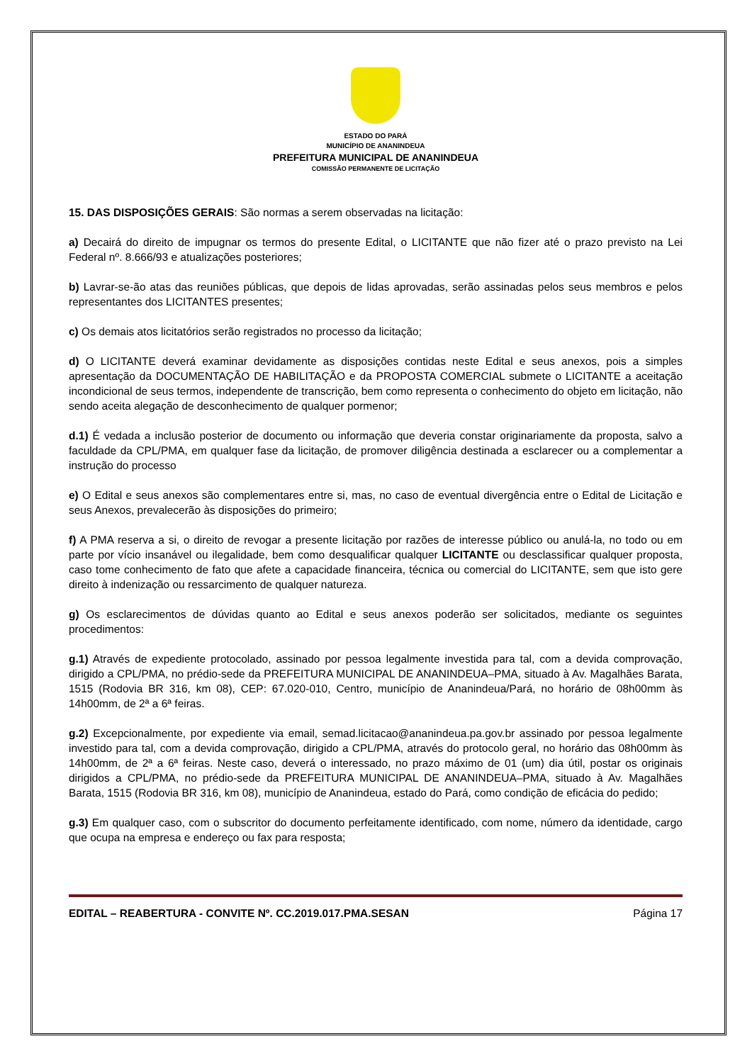ESTADO DO PARÁ
MUNICÍPIO DE ANANINDEUA
PREFEITURA MUNICIPAL DE ANANINDEUA
COMISSÃO PERMANENTE DE LICITAÇÃO
15. DAS DISPOSIÇÕES GERAIS: São normas a serem observadas na licitação:
a) Decairá do direito de impugnar os termos do presente Edital, o LICITANTE que não fizer até o prazo previsto na Lei Federal nº. 8.666/93 e atualizações posteriores;
b) Lavrar-se-ão atas das reuniões públicas, que depois de lidas aprovadas, serão assinadas pelos seus membros e pelos representantes dos LICITANTES presentes;
c) Os demais atos licitatórios serão registrados no processo da licitação;
d) O LICITANTE deverá examinar devidamente as disposições contidas neste Edital e seus anexos, pois a simples apresentação da DOCUMENTAÇÃO DE HABILITAÇÃO e da PROPOSTA COMERCIAL submete o LICITANTE a aceitação incondicional de seus termos, independente de transcrição, bem como representa o conhecimento do objeto em licitação, não sendo aceita alegação de desconhecimento de qualquer pormenor;
d.1) É vedada a inclusão posterior de documento ou informação que deveria constar originariamente da proposta, salvo a faculdade da CPL/PMA, em qualquer fase da licitação, de promover diligência destinada a esclarecer ou a complementar a instrução do processo
e) O Edital e seus anexos são complementares entre si, mas, no caso de eventual divergência entre o Edital de Licitação e seus Anexos, prevalecerão às disposições do primeiro;
f) A PMA reserva a si, o direito de revogar a presente licitação por razões de interesse público ou anulá-la, no todo ou em parte por vício insanável ou ilegalidade, bem como desqualificar qualquer LICITANTE ou desclassificar qualquer proposta, caso tome conhecimento de fato que afete a capacidade financeira, técnica ou comercial do LICITANTE, sem que isto gere direito à indenização ou ressarcimento de qualquer natureza.
g) Os esclarecimentos de dúvidas quanto ao Edital e seus anexos poderão ser solicitados, mediante os seguintes procedimentos:
g.1) Através de expediente protocolado, assinado por pessoa legalmente investida para tal, com a devida comprovação, dirigido a CPL/PMA, no prédio-sede da PREFEITURA MUNICIPAL DE ANANINDEUA–PMA, situado à Av. Magalhães Barata, 1515 (Rodovia BR 316, km 08), CEP: 67.020-010, Centro, município de Ananindeua/Pará, no horário de 08h00mm às 14h00mm, de 2ª a 6ª feiras.
g.2) Excepcionalmente, por expediente via email, semad.licitacao@ananindeua.pa.gov.br assinado por pessoa legalmente investido para tal, com a devida comprovação, dirigido a CPL/PMA, através do protocolo geral, no horário das 08h00mm às 14h00mm, de 2ª a 6ª feiras. Neste caso, deverá o interessado, no prazo máximo de 01 (um) dia útil, postar os originais dirigidos a CPL/PMA, no prédio-sede da PREFEITURA MUNICIPAL DE ANANINDEUA–PMA, situado à Av. Magalhães Barata, 1515 (Rodovia BR 316, km 08), município de Ananindeua, estado do Pará, como condição de eficácia do pedido;
g.3) Em qualquer caso, com o subscritor do documento perfeitamente identificado, com nome, número da identidade, cargo que ocupa na empresa e endereço ou fax para resposta;
EDITAL – REABERTURA - CONVITE Nº. CC.2019.017.PMA.SESAN Página 17